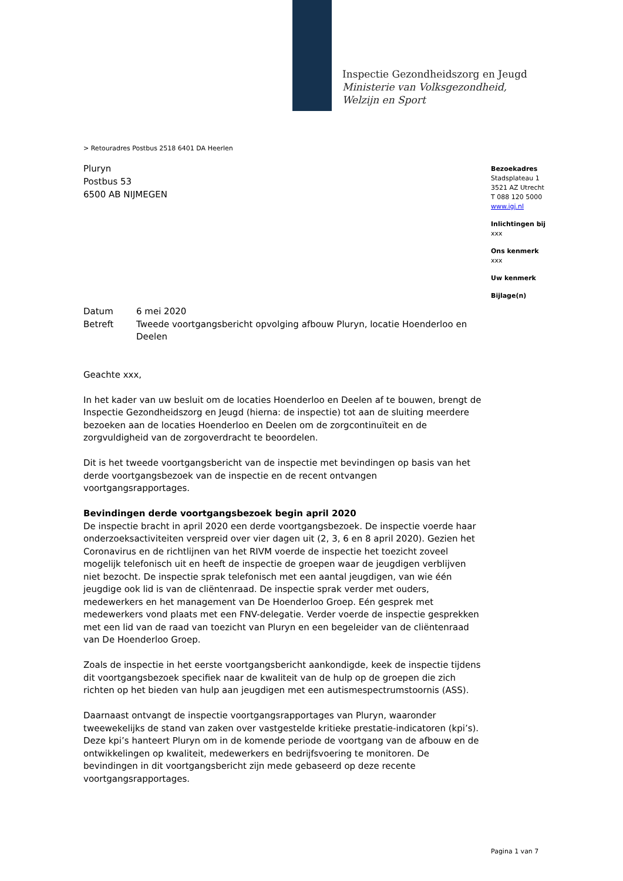Inspectie Gezondheidszorg en Jeugd
Ministerie van Volksgezondheid,
Welzijn en Sport
> Retouradres Postbus 2518 6401 DA Heerlen
Pluryn
Postbus 53
6500 AB NIJMEGEN
Bezoekadres
Stadsplateau 1
3521 AZ Utrecht
T 088 120 5000
www.igj.nl
Inlichtingen bij
xxx
Ons kenmerk
xxx
Uw kenmerk
Bijlage(n)
| Datum | 6 mei 2020 |
| Betreft | Tweede voortgangsbericht opvolging afbouw Pluryn, locatie Hoenderloo en Deelen |
Geachte xxx,
In het kader van uw besluit om de locaties Hoenderloo en Deelen af te bouwen, brengt de Inspectie Gezondheidszorg en Jeugd (hierna: de inspectie) tot aan de sluiting meerdere bezoeken aan de locaties Hoenderloo en Deelen om de zorgcontinuïteit en de zorgvuldigheid van de zorgoverdracht te beoordelen.
Dit is het tweede voortgangsbericht van de inspectie met bevindingen op basis van het derde voortgangsbezoek van de inspectie en de recent ontvangen voortgangsrapportages.
Bevindingen derde voortgangsbezoek begin april 2020
De inspectie bracht in april 2020 een derde voortgangsbezoek. De inspectie voerde haar onderzoeksactiviteiten verspreid over vier dagen uit (2, 3, 6 en 8 april 2020). Gezien het Coronavirus en de richtlijnen van het RIVM voerde de inspectie het toezicht zoveel mogelijk telefonisch uit en heeft de inspectie de groepen waar de jeugdigen verblijven niet bezocht. De inspectie sprak telefonisch met een aantal jeugdigen, van wie één jeugdige ook lid is van de cliëntenraad. De inspectie sprak verder met ouders, medewerkers en het management van De Hoenderloo Groep. Eén gesprek met medewerkers vond plaats met een FNV-delegatie. Verder voerde de inspectie gesprekken met een lid van de raad van toezicht van Pluryn en een begeleider van de cliëntenraad van De Hoenderloo Groep.
Zoals de inspectie in het eerste voortgangsbericht aankondigde, keek de inspectie tijdens dit voortgangsbezoek specifiek naar de kwaliteit van de hulp op de groepen die zich richten op het bieden van hulp aan jeugdigen met een autismespectrumstoornis (ASS).
Daarnaast ontvangt de inspectie voortgangsrapportages van Pluryn, waaronder tweewekelijks de stand van zaken over vastgestelde kritieke prestatie-indicatoren (kpi’s). Deze kpi’s hanteert Pluryn om in de komende periode de voortgang van de afbouw en de ontwikkelingen op kwaliteit, medewerkers en bedrijfsvoering te monitoren. De bevindingen in dit voortgangsbericht zijn mede gebaseerd op deze recente voortgangsrapportages.
Pagina 1 van 7